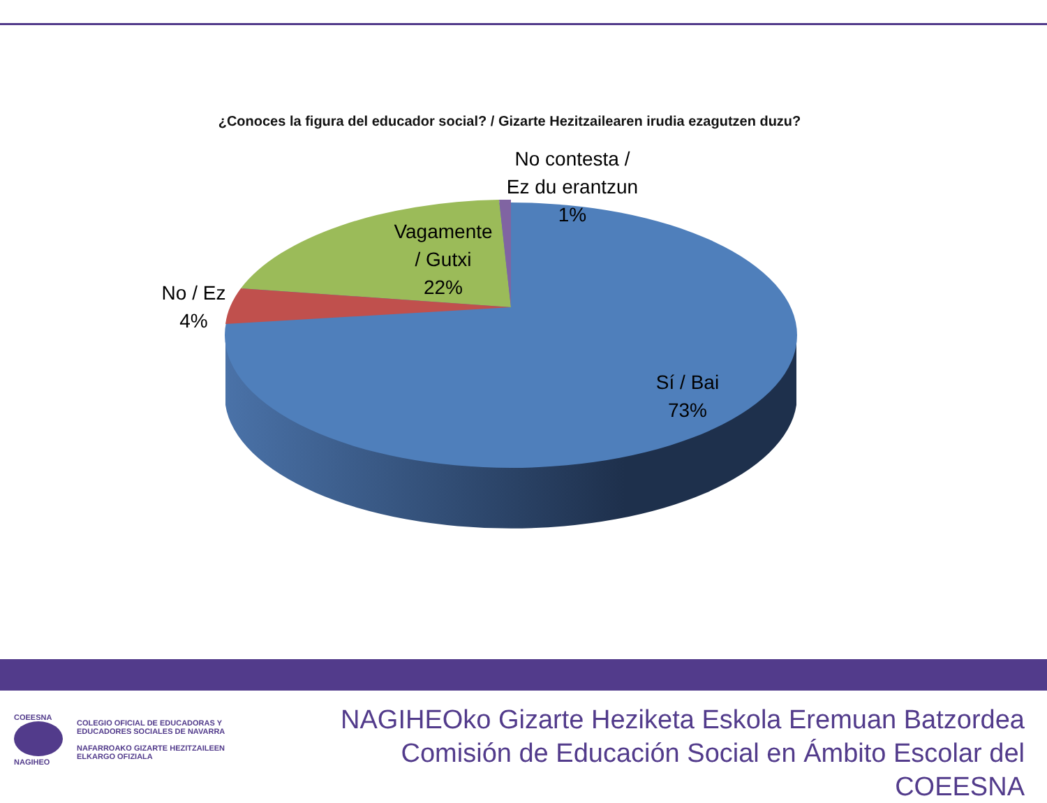¿Conoces la figura del educador social? / Gizarte Hezitzailearen irudia ezagutzen duzu?
No contesta /
Ez du erantzun
1%
Vagamente
/ Gutxi
22%
No / Ez
4%
Sí / Bai
73%
COEESNA
NAGIHEO
COLEGIO OFICIAL DE EDUCADORAS Y
EDUCADORES SOCIALES DE NAVARRA
NAFARROAKO GIZARTE HEZITZAILEEN
ELKARGO OFIZIALA
NAGIHEOko Gizarte Heziketa Eskola Eremuan Batzordea
Comisión de Educación Social en Ámbito Escolar del COEESNA